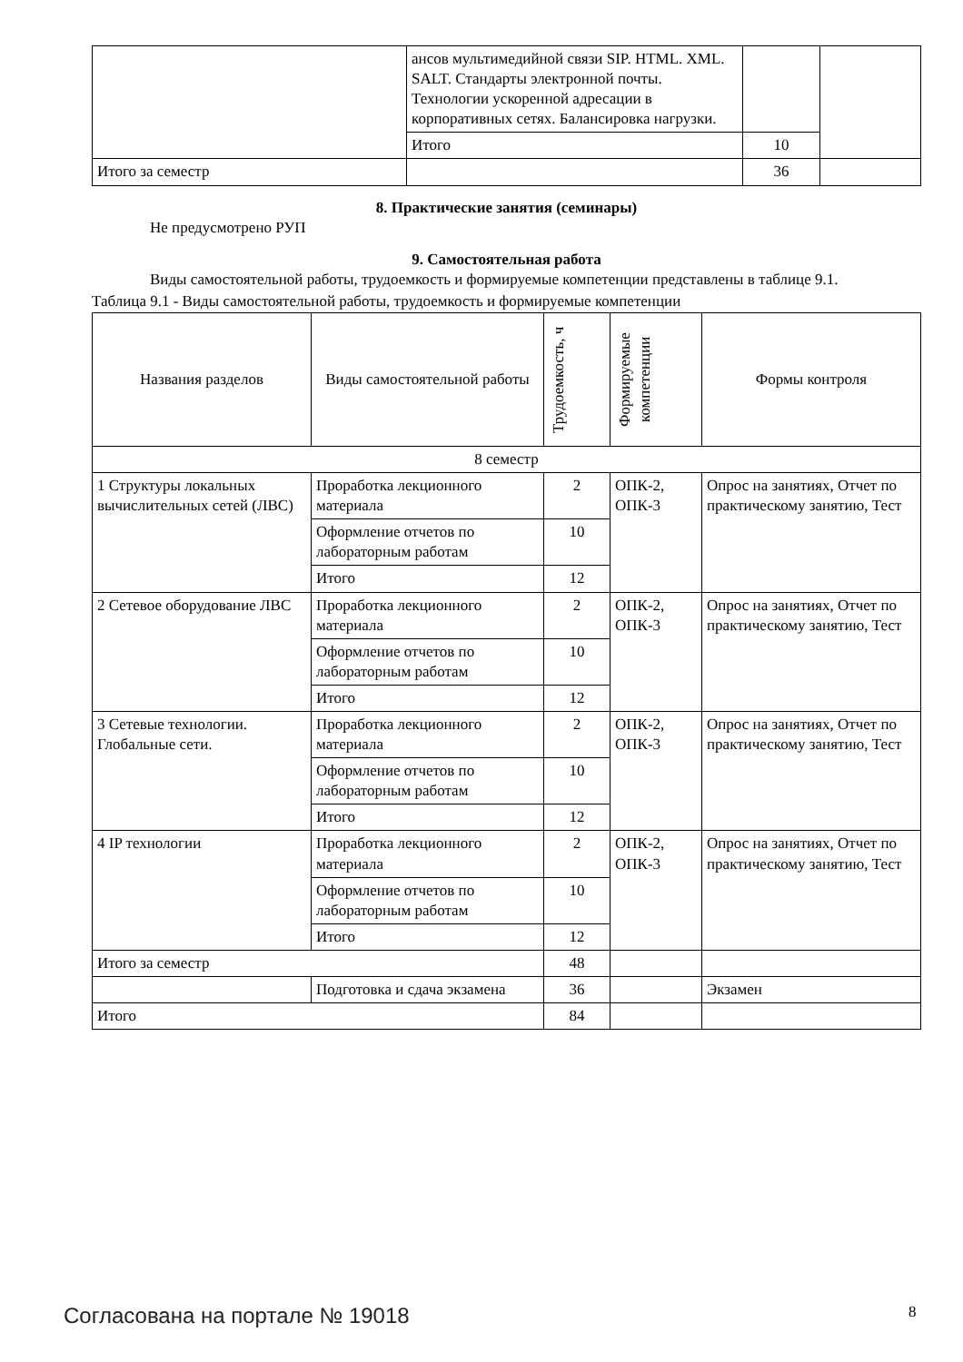| | ансов мультимедийной связи SIP. HTML. XML. SALT. Стандарты электронной почты. Технологии ускоренной адресации в корпоративных сетях. Балансировка нагрузки. | | |
| | Итого | 10 | |
| Итого за семестр | | 36 | |
8. Практические занятия (семинары)
Не предусмотрено РУП
9. Самостоятельная работа
Виды самостоятельной работы, трудоемкость и формируемые компетенции представлены в таблице 9.1.
Таблица 9.1 - Виды самостоятельной работы, трудоемкость и формируемые компетенции
| Названия разделов | Виды самостоятельной работы | Трудоемкость, ч | Формируемые компетенции | Формы контроля |
| --- | --- | --- | --- | --- |
| 8 семестр | | | | |
| 1 Структуры локальных вычислительных сетей (ЛВС) | Проработка лекционного материала | 2 | ОПК-2, ОПК-3 | Опрос на занятиях, Отчет по практическому занятию, Тест |
| | Оформление отчетов по лабораторным работам | 10 | | |
| | Итого | 12 | | |
| 2 Сетевое оборудование ЛВС | Проработка лекционного материала | 2 | ОПК-2, ОПК-3 | Опрос на занятиях, Отчет по практическому занятию, Тест |
| | Оформление отчетов по лабораторным работам | 10 | | |
| | Итого | 12 | | |
| 3 Сетевые технологии. Глобальные сети. | Проработка лекционного материала | 2 | ОПК-2, ОПК-3 | Опрос на занятиях, Отчет по практическому занятию, Тест |
| | Оформление отчетов по лабораторным работам | 10 | | |
| | Итого | 12 | | |
| 4 IP технологии | Проработка лекционного материала | 2 | ОПК-2, ОПК-3 | Опрос на занятиях, Отчет по практическому занятию, Тест |
| | Оформление отчетов по лабораторным работам | 10 | | |
| | Итого | 12 | | |
| Итого за семестр | | 48 | | |
| | Подготовка и сдача экзамена | 36 | | Экзамен |
| Итого | | 84 | | |
Согласована на портале № 19018 8